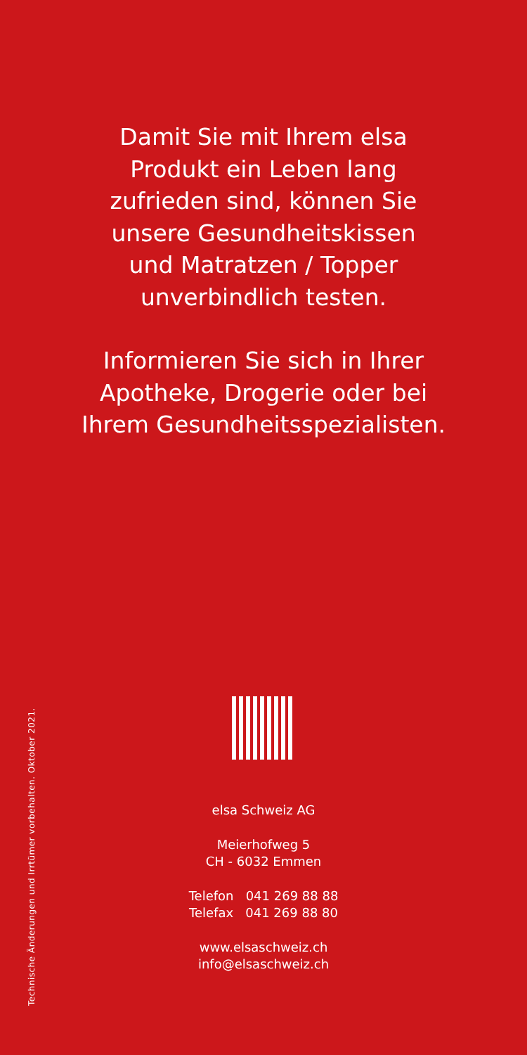Damit Sie mit Ihrem elsa
Produkt ein Leben lang
zufrieden sind, können Sie
unsere Gesundheitskissen
und Matratzen / Topper
unverbindlich testen.
Informieren Sie sich in Ihrer
Apotheke, Drogerie oder bei
Ihrem Gesundheitsspezialisten.
Technische Änderungen und Irrtümer vorbehalten. Oktober 2021.
elsa Schweiz AG
Meierhofweg 5
CH - 6032 Emmen
Telefon 041 269 88 88
Telefax 041 269 88 80
www.elsaschweiz.ch
info@elsaschweiz.ch